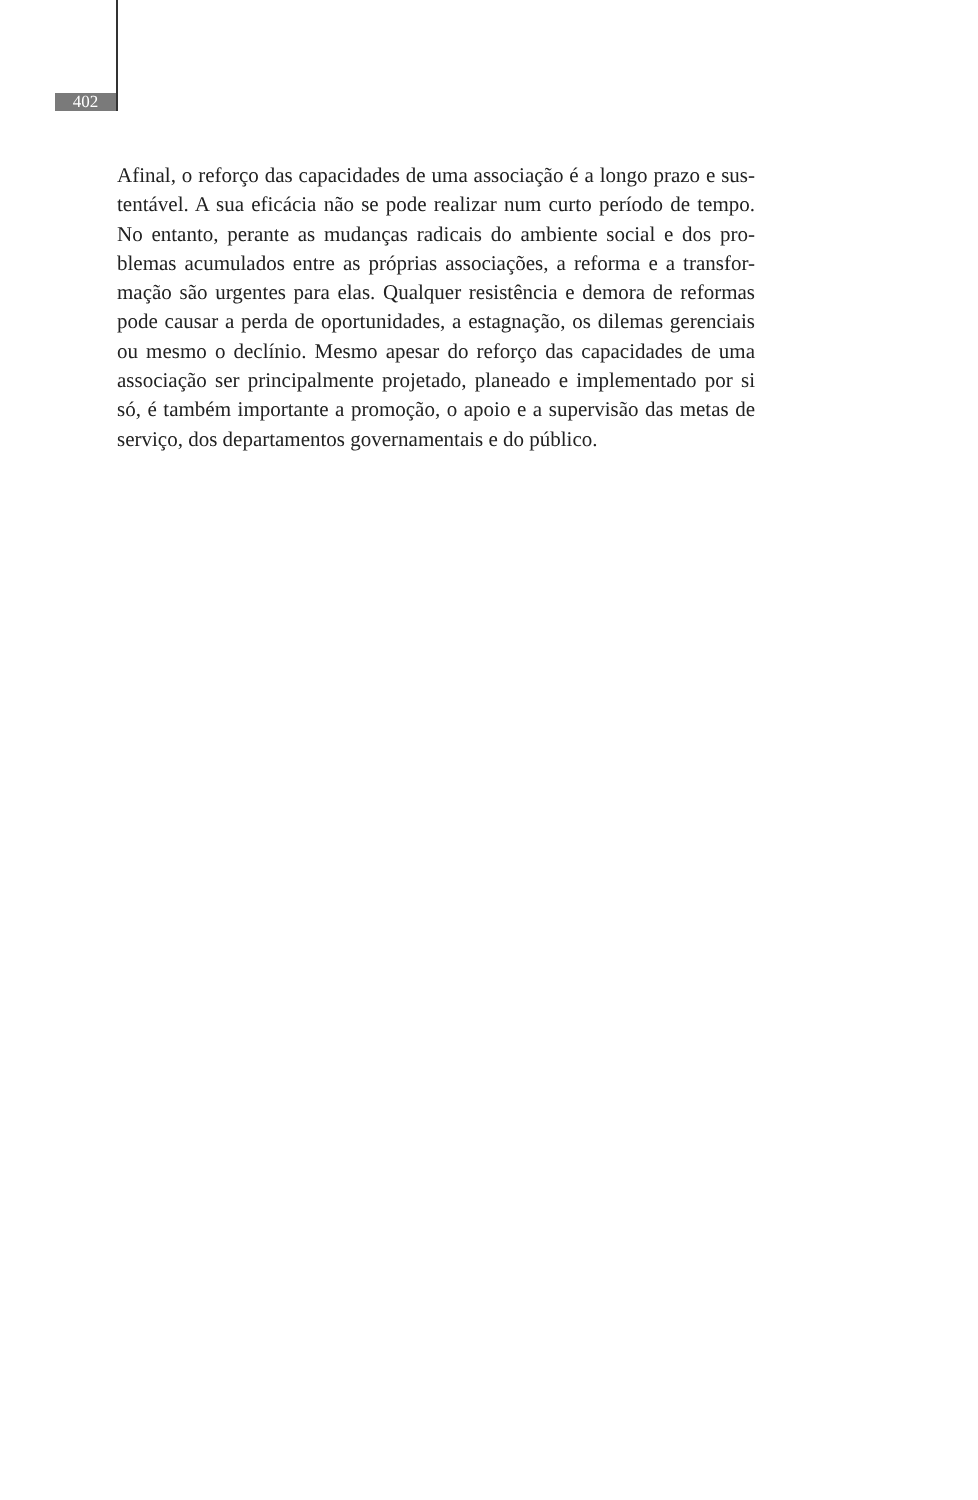402
Afinal, o reforço das capacidades de uma associação é a longo prazo e sus-tentável. A sua eficácia não se pode realizar num curto período de tempo. No entanto, perante as mudanças radicais do ambiente social e dos pro-blemas acumulados entre as próprias associações, a reforma e a transfor-mação são urgentes para elas. Qualquer resistência e demora de reformas pode causar a perda de oportunidades, a estagnação, os dilemas gerenciais ou mesmo o declínio. Mesmo apesar do reforço das capacidades de uma associação ser principalmente projetado, planeado e implementado por si só, é também importante a promoção, o apoio e a supervisão das metas de serviço, dos departamentos governamentais e do público.